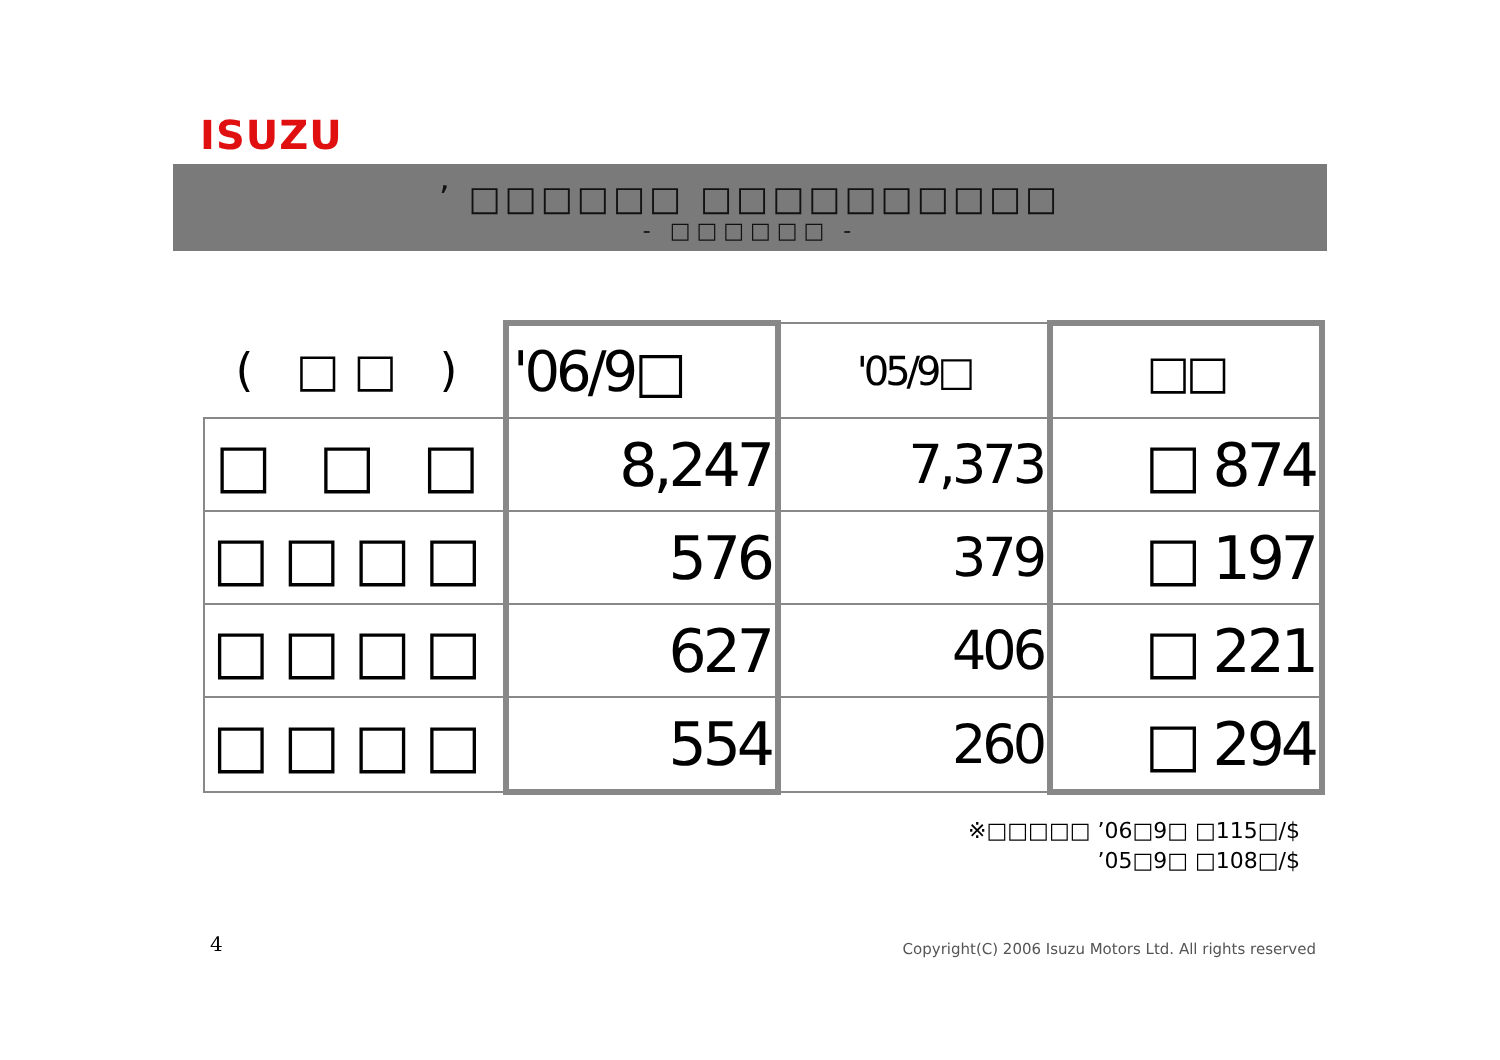ISUZU
’ □□□□□□ □□□□□□□□□□
- □□□□□□ -
| ( □□ ) | '06/9□ | '05/9□ | □□ |
| □ □ □ | 8,247 | 7,373 | □ 874 |
| □□□□ | 576 | 379 | □ 197 |
| □□□□ | 627 | 406 | □ 221 |
| □□□□ | 554 | 260 | □ 294 |
※□□□□□ ’06□9□ □115□/$
’05□9□ □108□/$
4
Copyright(C) 2006 Isuzu Motors Ltd. All rights reserved